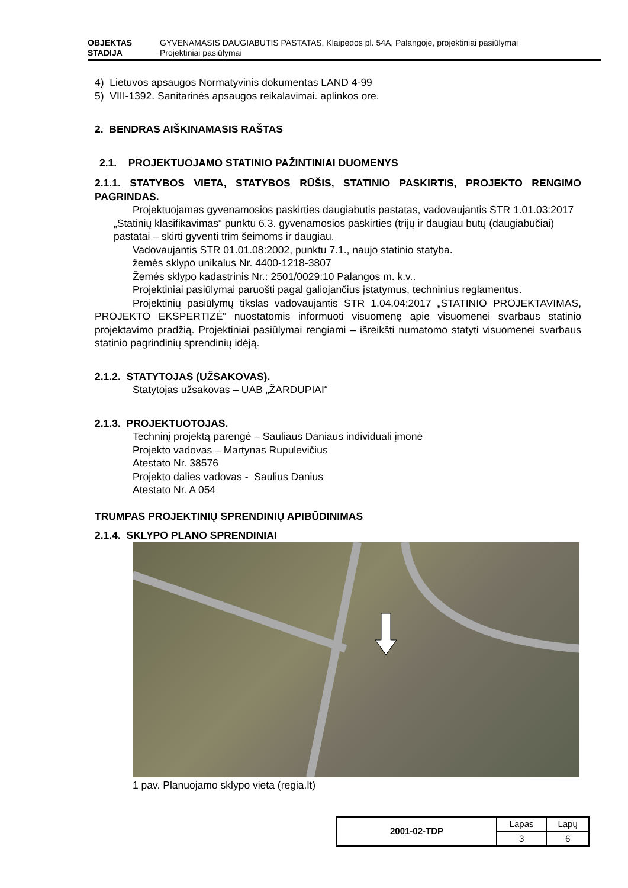OBJEKTAS GYVENAMASIS DAUGIABUTIS PASTATAS, Klaipėdos pl. 54A, Palangoje, projektiniai pasiūlymai
STADIJA Projektiniai pasiūlymai
4) Lietuvos apsaugos Normatyvinis dokumentas LAND 4-99
5) VIII-1392. Sanitarinės apsaugos reikalavimai. aplinkos ore.
2. BENDRAS AIŠKINAMASIS RAŠTAS
2.1. PROJEKTUOJAMO STATINIO PAŽINTINIAI DUOMENYS
2.1.1. STATYBOS VIETA, STATYBOS RŪŠIS, STATINIO PASKIRTIS, PROJEKTO RENGIMO PAGRINDAS.
Projektuojamas gyvenamosios paskirties daugiabutis pastatas, vadovaujantis STR 1.01.03:2017 „Statinių klasifikavimas“ punktu 6.3. gyvenamosios paskirties (trijų ir daugiau butų (daugiabučiai) pastatai – skirti gyventi trim šeimoms ir daugiau.
Vadovaujantis STR 01.01.08:2002, punktu 7.1., naujo statinio statyba.
žemės sklypo unikalus Nr. 4400-1218-3807
Žemės sklypo kadastrinis Nr.: 2501/0029:10 Palangos m. k.v..
Projektiniai pasiūlymai paruošti pagal galiojančius įstatymus, techninius reglamentus.
Projektinių pasiūlymų tikslas vadovaujantis STR 1.04.04:2017 „STATINIO PROJEKTAVIMAS, PROJEKTO EKSPERTIZĖ“ nuostatomis informuoti visuomenę apie visuomenei svarbaus statinio projektavimo pradžią. Projektiniai pasiūlymai rengiami – išreikšti numatomo statyti visuomenei svarbaus statinio pagrindinių sprendinių idėją.
2.1.2. STATYTOJAS (UŽSAKOVAS).
Statytojas užsakovas – UAB „ŽARDUPIAI“
2.1.3. PROJEKTUOTOJAS.
Techninį projektą parengė – Sauliaus Daniaus individuali įmonė
Projekto vadovas – Martynas Rupulevičius
Atestato Nr. 38576
Projekto dalies vadovas - Saulius Danius
Atestato Nr. A 054
TRUMPAS PROJEKTINIŲ SPRENDINIŲ APIBŪDINIMAS
2.1.4. SKLYPO PLANO SPRENDINIAI
1 pav. Planuojamo sklypo vieta (regia.lt)
| 2001-02-TDP | Lapas | Lapų |
| | 3 | 6 |